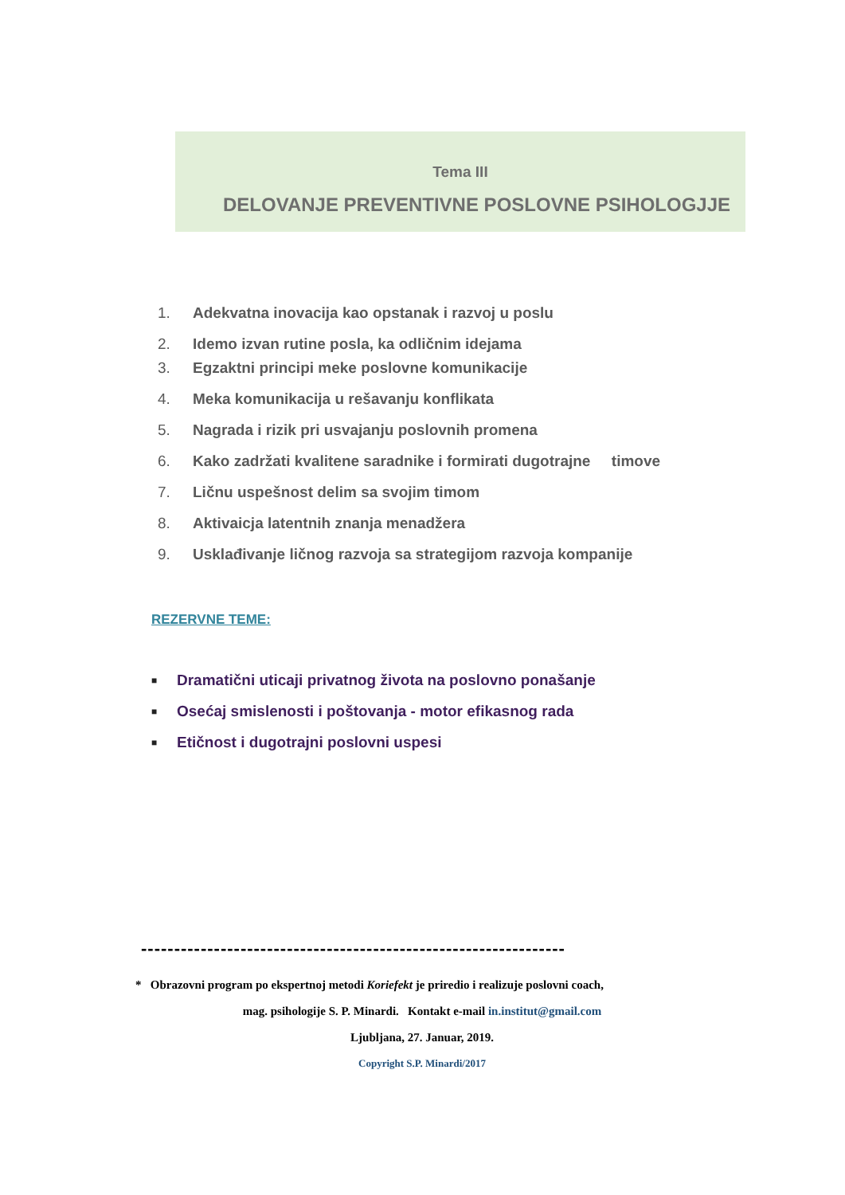Tema III
DELOVANJE PREVENTIVNE POSLOVNE PSIHOLOGJJE
1. Adekvatna inovacija kao opstanak i razvoj u poslu
2. Idemo izvan rutine posla, ka odličnim idejama
3. Egzaktni principi meke poslovne komunikacije
4. Meka komunikacija u rešavanju konflikata
5. Nagrada i rizik pri usvajanju poslovnih promena
6. Kako zadržati kvalitene saradnike i formirati dugotrajne timove
7. Ličnu uspešnost delim sa svojim timom
8. Aktivaicja latentnih znanja menadžera
9. Usklađivanje ličnog razvoja sa strategijom razvoja kompanije
REZERVNE TEME:
■ Dramatični uticaji privatnog života na poslovno ponašanje
■ Osećaj smislenosti i poštovanja - motor efikasnog rada
■ Etičnost i dugotrajni poslovni uspesi
----------------------------------------------------------------
* Obrazovni program po ekspertnoj metodi Koriefekt je priredio i realizuje poslovni coach,
mag. psihologije S. P. Minardi. Kontakt e-mail in.institut@gmail.com
Ljubljana, 27. Januar, 2019.
Copyright S.P. Minardi/2017